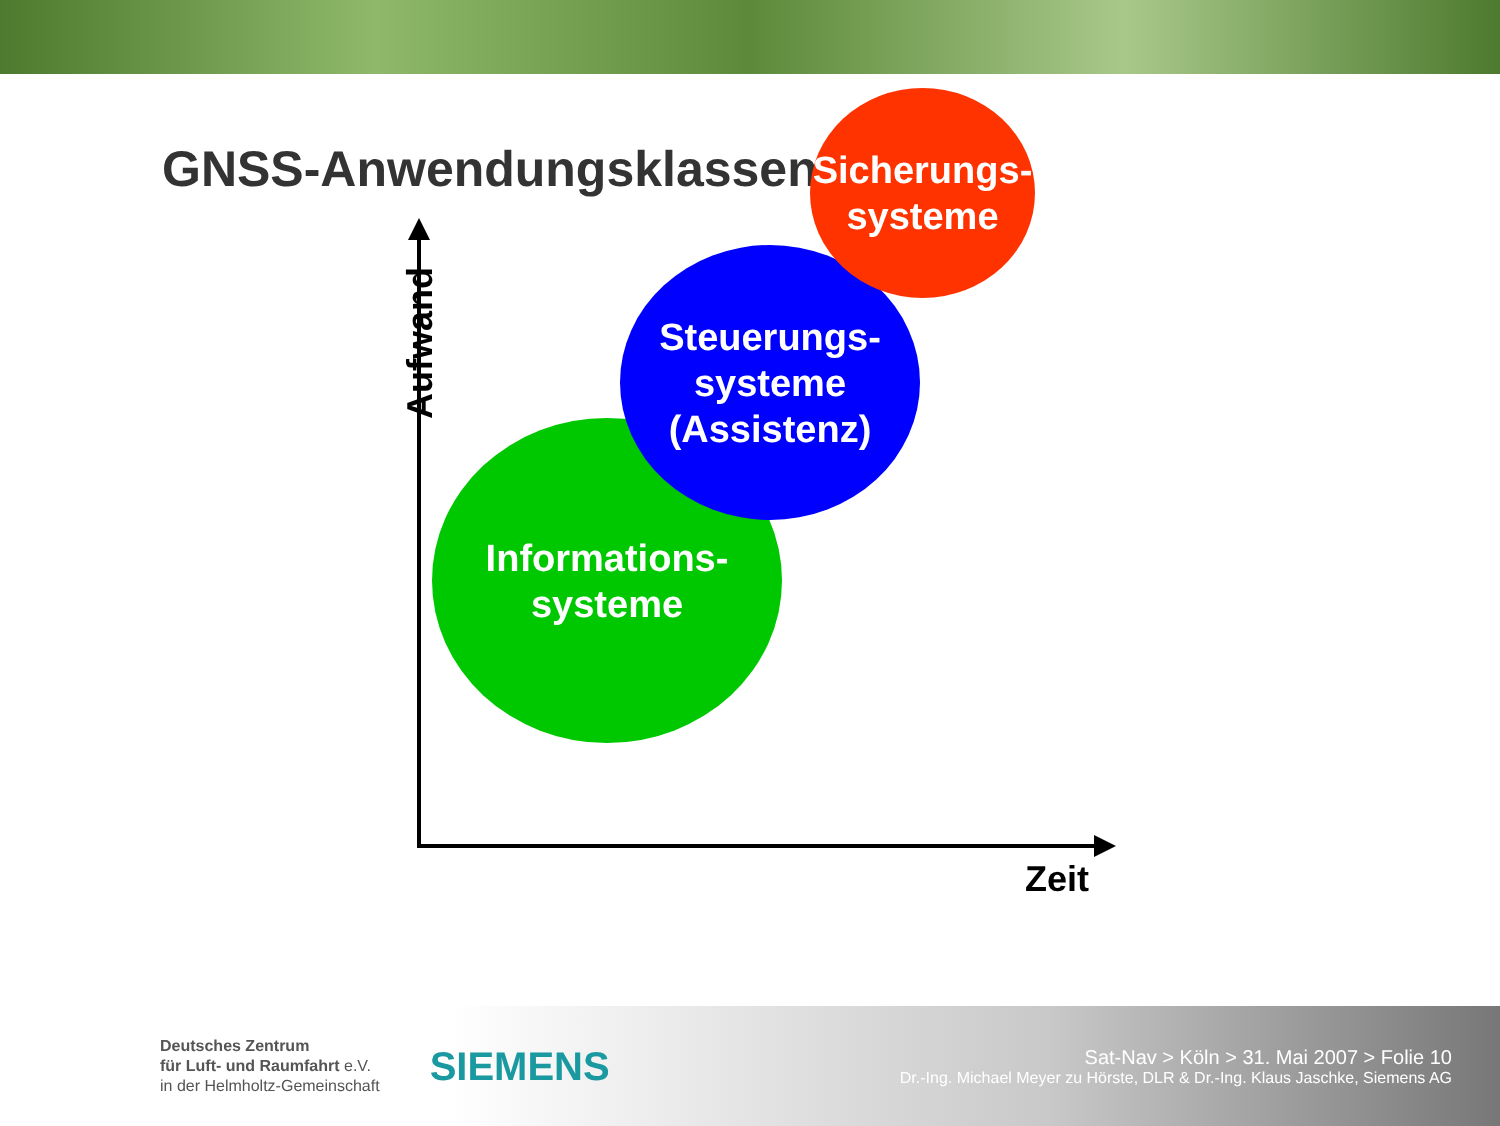GNSS-Anwendungsklassen
Aufwand
Informations-
systeme
Steuerungs-
systeme
(Assistenz)
Sicherungs-
systeme
Zeit
Deutsches Zentrum
für Luft- und Raumfahrt e.V.
in der Helmholtz-Gemeinschaft
SIEMENS
Sat-Nav > Köln > 31. Mai 2007 > Folie 10
Dr.-Ing. Michael Meyer zu Hörste, DLR & Dr.-Ing. Klaus Jaschke, Siemens AG